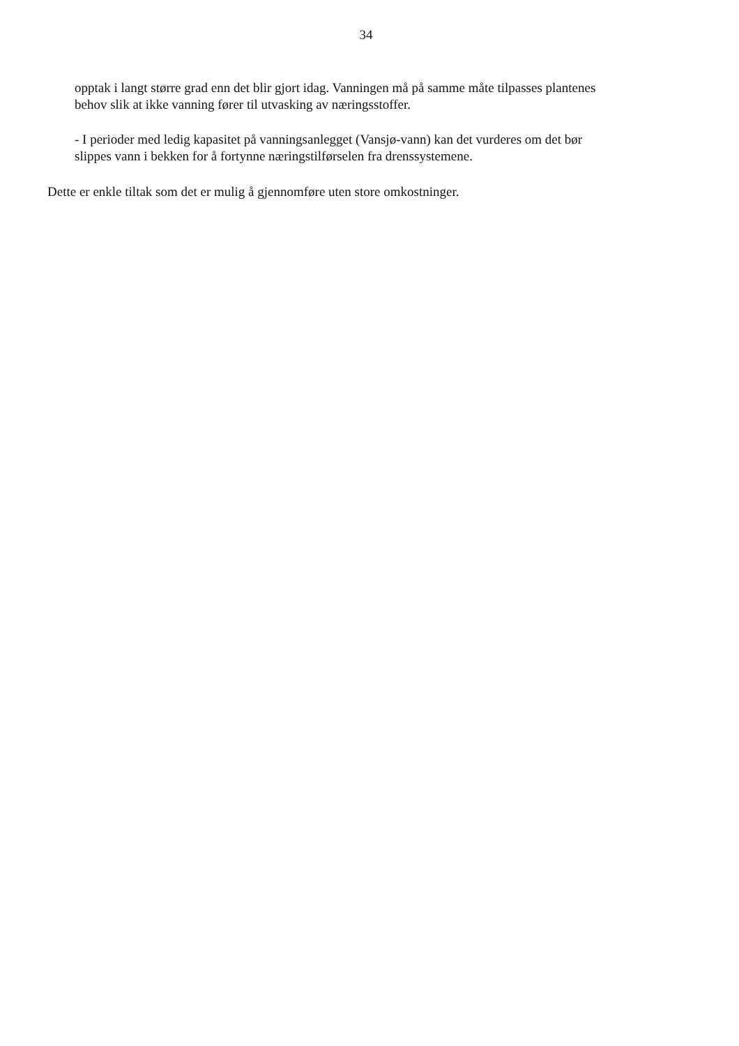34
opptak i langt større grad enn det blir gjort idag. Vanningen må på samme måte tilpasses plantenes behov slik at ikke vanning fører til utvasking av næringsstoffer.
- I perioder med ledig kapasitet på vanningsanlegget (Vansjø-vann) kan det vurderes om det bør slippes vann i bekken for å fortynne næringstilførselen fra drenssystemene.
Dette er enkle tiltak som det er mulig å gjennomføre uten store omkostninger.